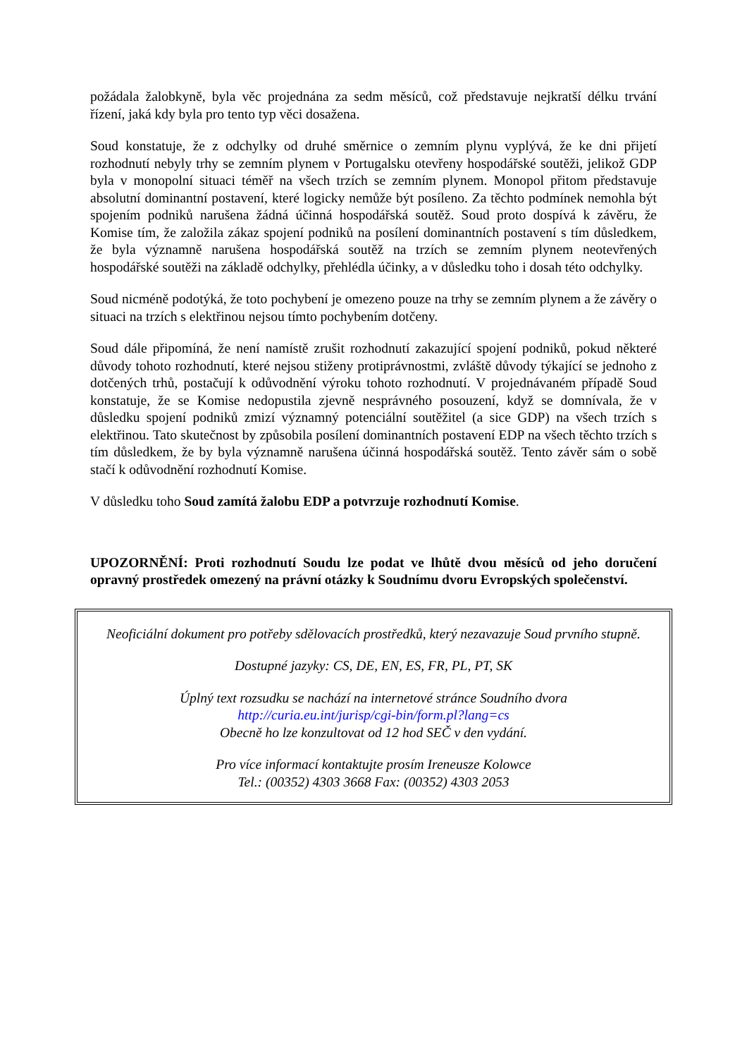požádala žalobkyně, byla věc projednána za sedm měsíců, což představuje nejkratší délku trvání řízení, jaká kdy byla pro tento typ věci dosažena.
Soud konstatuje, že z odchylky od druhé směrnice o zemním plynu vyplývá, že ke dni přijetí rozhodnutí nebyly trhy se zemním plynem v Portugalsku otevřeny hospodářské soutěži, jelikož GDP byla v monopolní situaci téměř na všech trzích se zemním plynem. Monopol přitom představuje absolutní dominantní postavení, které logicky nemůže být posíleno. Za těchto podmínek nemohla být spojením podniků narušena žádná účinná hospodářská soutěž. Soud proto dospívá k závěru, že Komise tím, že založila zákaz spojení podniků na posílení dominantních postavení s tím důsledkem, že byla významně narušena hospodářská soutěž na trzích se zemním plynem neotevřených hospodářské soutěži na základě odchylky, přehlédla účinky, a v důsledku toho i dosah této odchylky.
Soud nicméně podotýká, že toto pochybení je omezeno pouze na trhy se zemním plynem a že závěry o situaci na trzích s elektřinou nejsou tímto pochybením dotčeny.
Soud dále připomíná, že není namístě zrušit rozhodnutí zakazující spojení podniků, pokud některé důvody tohoto rozhodnutí, které nejsou stiženy protiprávnostmi, zvláště důvody týkající se jednoho z dotčených trhů, postačují k odůvodnění výroku tohoto rozhodnutí. V projednávaném případě Soud konstatuje, že se Komise nedopustila zjevně nesprávného posouzení, když se domnívala, že v důsledku spojení podniků zmizí významný potenciální soutěžitel (a sice GDP) na všech trzích s elektřinou. Tato skutečnost by způsobila posílení dominantních postavení EDP na všech těchto trzích s tím důsledkem, že by byla významně narušena účinná hospodářská soutěž. Tento závěr sám o sobě stačí k odůvodnění rozhodnutí Komise.
V důsledku toho Soud zamítá žalobu EDP a potvrzuje rozhodnutí Komise.
UPOZORNĚNÍ: Proti rozhodnutí Soudu lze podat ve lhůtě dvou měsíců od jeho doručení opravný prostředek omezený na právní otázky k Soudnímu dvoru Evropských společenství.
Neoficiální dokument pro potřeby sdělovacích prostředků, který nezavazuje Soud prvního stupně.
Dostupné jazyky: CS, DE, EN, ES, FR, PL, PT, SK
Úplný text rozsudku se nachází na internetové stránce Soudního dvora
http://curia.eu.int/jurisp/cgi-bin/form.pl?lang=cs
Obecně ho lze konzultovat od 12 hod SEČ v den vydání.
Pro více informací kontaktujte prosím Ireneusze Kolowce
Tel.: (00352) 4303 3668 Fax: (00352) 4303 2053